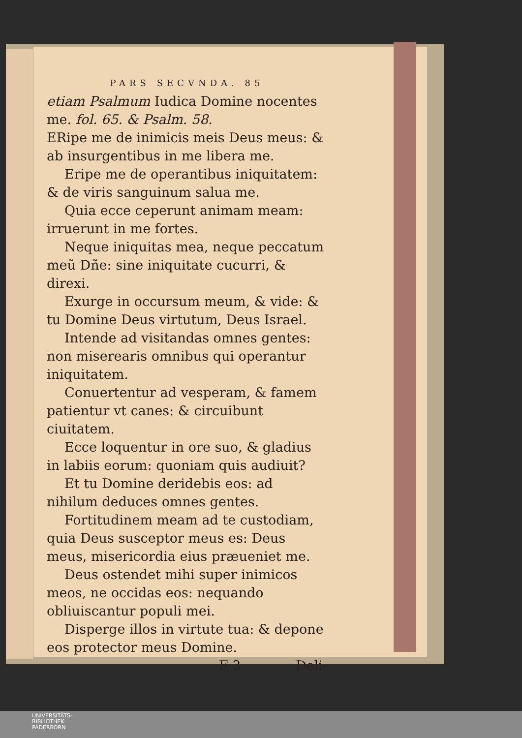PARS SECVNDA. 85
etiam Psalmum Iudica Domine nocentes me. fol. 65. & Psalm. 58.
ERipe me de inimicis meis Deus meus: & ab insurgentibus in me libera me.
Eripe me de operantibus iniquitatem: & de viris sanguinum salua me.
Quia ecce ceperunt animam meam: irruerunt in me fortes.
Neque iniquitas mea, neque peccatum meũ Dñe: sine iniquitate cucurri, & direxi.
Exurge in occursum meum, & vide: & tu Domine Deus virtutum, Deus Israel.
Intende ad visitandas omnes gentes: non miserearis omnibus qui operantur iniquitatem.
Conuertentur ad vesperam, & famem patientur vt canes: & circuibunt ciuitatem.
Ecce loquentur in ore suo, & gladius in labiis eorum: quoniam quis audiuit?
Et tu Domine deridebis eos: ad nihilum deduces omnes gentes.
Fortitudinem meam ad te custodiam, quia Deus susceptor meus es: Deus meus, misericordia eius præueniet me.
Deus ostendet mihi super inimicos meos, ne occidas eos: nequando obliuiscantur populi mei.
Disperge illos in virtute tua: & depone eos protector meus Domine.
F 3 Deli-
UNIVERSITÄTS-
BIBLIOTHEK
PADERBORN